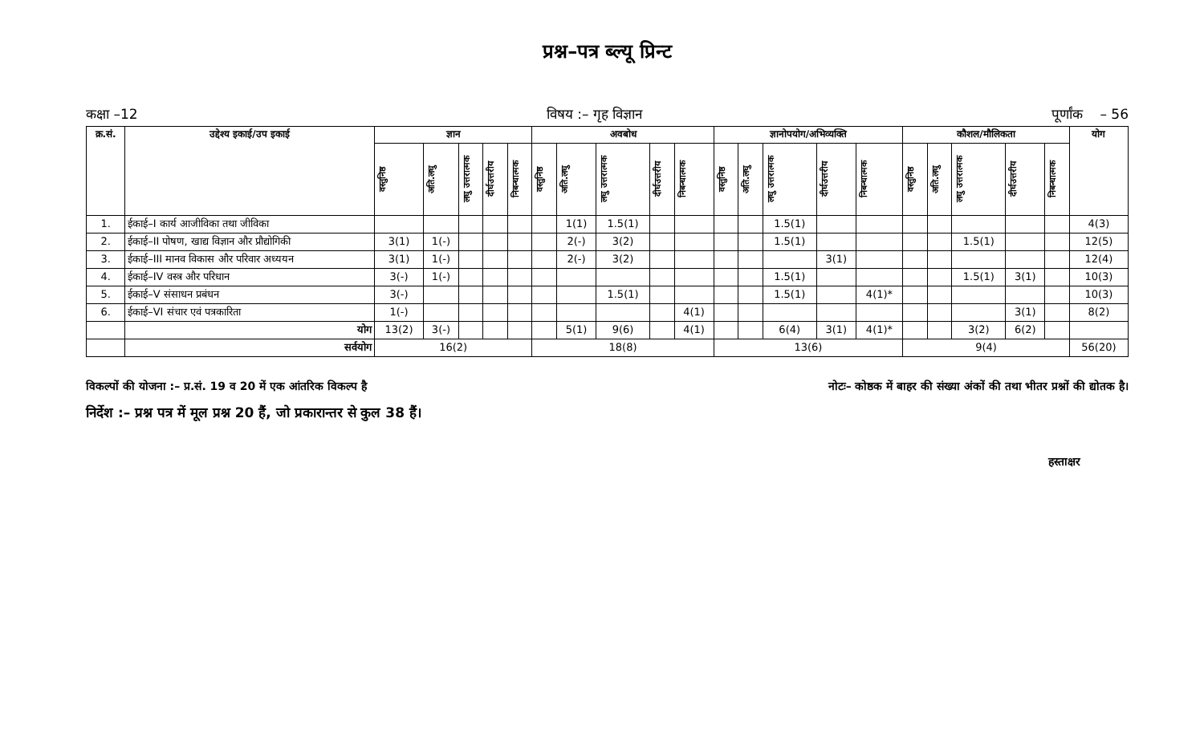प्रश्न–पत्र ब्ल्यू प्रिन्ट
कक्षा –12 विषय :– गृह विज्ञान पूर्णांक – 56
| क्र.सं. | उद्देश्य इकाई/उप इकाई | ज्ञान | | | | | अवबोध | | | | | ज्ञानोपयोग/अभिव्यक्ति | | | | | कौशल/मौलिकता | | | | | योग |
| --- | --- | --- | --- | --- | --- | --- | --- | --- | --- | --- | --- | --- | --- | --- | --- | --- | --- | --- | --- | --- | --- | --- |
| | | वस्तुनिष्ठ | अति.लघु | लघु उत्तरात्मक | दीर्घउत्तरीय | निबन्धात्मक | वस्तुनिष्ठ | अति.लघु | लघु उत्तरात्मक | दीर्घउत्तरीय | निबन्धात्मक | वस्तुनिष्ठ | अति.लघु | लघु उत्तरात्मक | दीर्घउत्तरीय | निबन्धात्मक | वस्तुनिष्ठ | अति.लघु | लघु उत्तरात्मक | दीर्घउत्तरीय | निबन्धात्मक | |
| 1. | ईकाई–I कार्य आजीविका तथा जीविका | | | | | | | 1(1) | 1.5(1) | | | | | 1.5(1) | | | | | | | | 4(3) |
| 2. | ईकाई–II पोषण, खाद्य विज्ञान और प्रौद्योगिकी | 3(1) | 1(-) | | | | | 2(-) | 3(2) | | | | | 1.5(1) | | | | | 1.5(1) | | | 12(5) |
| 3. | ईकाई–III मानव विकास और परिवार अध्ययन | 3(1) | 1(-) | | | | | 2(-) | 3(2) | | | | | | 3(1) | | | | | | | 12(4) |
| 4. | ईकाई–IV वस्त्र और परिधान | 3(-) | 1(-) | | | | | | | | | | | 1.5(1) | | | | | 1.5(1) | 3(1) | | 10(3) |
| 5. | ईकाई–V संसाधन प्रबंधन | 3(-) | | | | | | | 1.5(1) | | | | | 1.5(1) | | 4(1)* | | | | | | 10(3) |
| 6. | ईकाई–VI संचार एवं पत्रकारिता | 1(-) | | | | | | | | | 4(1) | | | | | | | | | 3(1) | | 8(2) |
| | योग | 13(2) | 3(-) | | | | | 5(1) | 9(6) | | 4(1) | | | 6(4) | 3(1) | 4(1)* | | | 3(2) | 6(2) | | |
| | सर्वयोग | 16(2) | | | | | 18(8) | | | | | 13(6) | | | | | 9(4) | | | | | 56(20) |
विकल्पों की योजना :– प्र.सं. 19 व 20 में एक आंतरिक विकल्प है नोटः– कोष्ठक में बाहर की संख्या अंकों की तथा भीतर प्रश्नों की द्योतक है।
निर्देश :– प्रश्न पत्र में मूल प्रश्न 20 हैं, जो प्रकारान्तर से कुल 38 हैं।
हस्ताक्षर